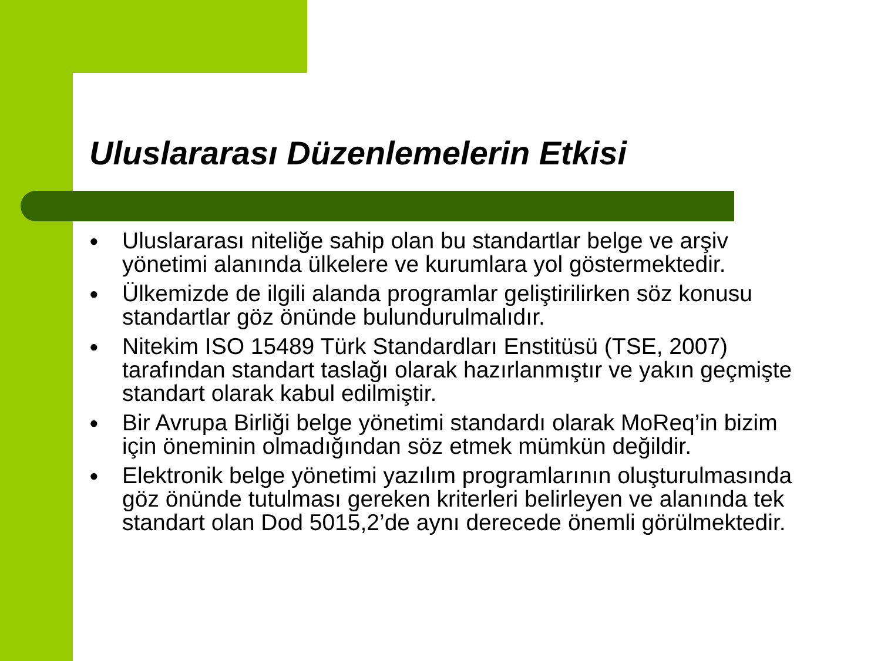Uluslararası Düzenlemelerin Etkisi
● Uluslararası niteliğe sahip olan bu standartlar belge ve arşiv yönetimi alanında ülkelere ve kurumlara yol göstermektedir.
● Ülkemizde de ilgili alanda programlar geliştirilirken söz konusu standartlar göz önünde bulundurulmalıdır.
● Nitekim ISO 15489 Türk Standardları Enstitüsü (TSE, 2007) tarafından standart taslağı olarak hazırlanmıştır ve yakın geçmişte standart olarak kabul edilmiştir.
● Bir Avrupa Birliği belge yönetimi standardı olarak MoReq’in bizim için öneminin olmadığından söz etmek mümkün değildir.
● Elektronik belge yönetimi yazılım programlarının oluşturulmasında göz önünde tutulması gereken kriterleri belirleyen ve alanında tek standart olan Dod 5015,2’de aynı derecede önemli görülmektedir.